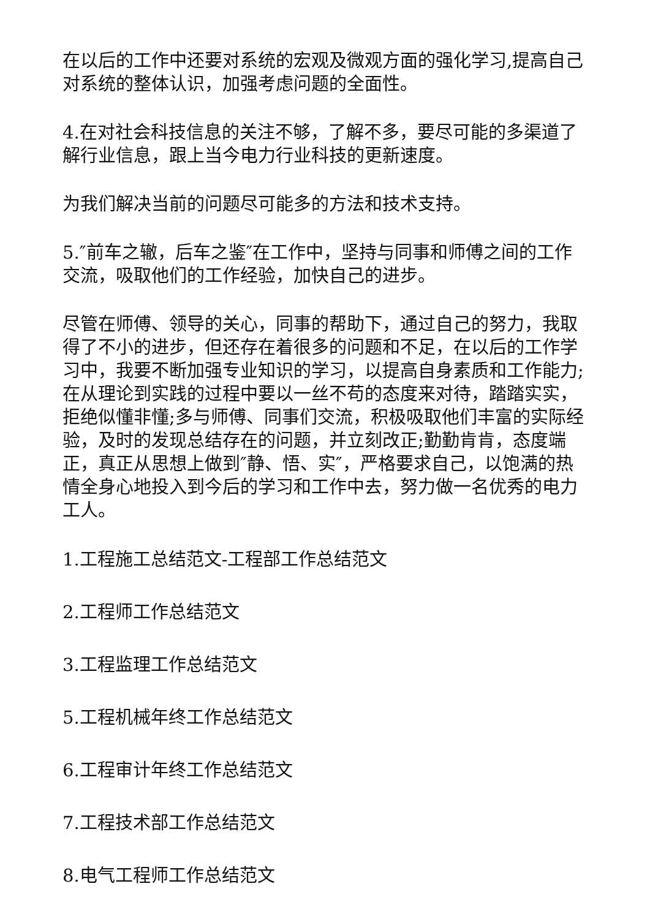在以后的工作中还要对系统的宏观及微观方面的强化学习,提高自己对系统的整体认识，加强考虑问题的全面性。
4.在对社会科技信息的关注不够，了解不多，要尽可能的多渠道了解行业信息，跟上当今电力行业科技的更新速度。
为我们解决当前的问题尽可能多的方法和技术支持。
5.″前车之辙，后车之鉴″在工作中，坚持与同事和师傅之间的工作交流，吸取他们的工作经验，加快自己的进步。
尽管在师傅、领导的关心，同事的帮助下，通过自己的努力，我取得了不小的进步，但还存在着很多的问题和不足，在以后的工作学习中，我要不断加强专业知识的学习，以提高自身素质和工作能力;在从理论到实践的过程中要以一丝不苟的态度来对待，踏踏实实，拒绝似懂非懂;多与师傅、同事们交流，积极吸取他们丰富的实际经验，及时的发现总结存在的问题，并立刻改正;勤勤肯肯，态度端正，真正从思想上做到″静、悟、实″，严格要求自己，以饱满的热情全身心地投入到今后的学习和工作中去，努力做一名优秀的电力工人。
1.工程施工总结范文-工程部工作总结范文
2.工程师工作总结范文
3.工程监理工作总结范文
5.工程机械年终工作总结范文
6.工程审计年终工作总结范文
7.工程技术部工作总结范文
8.电气工程师工作总结范文